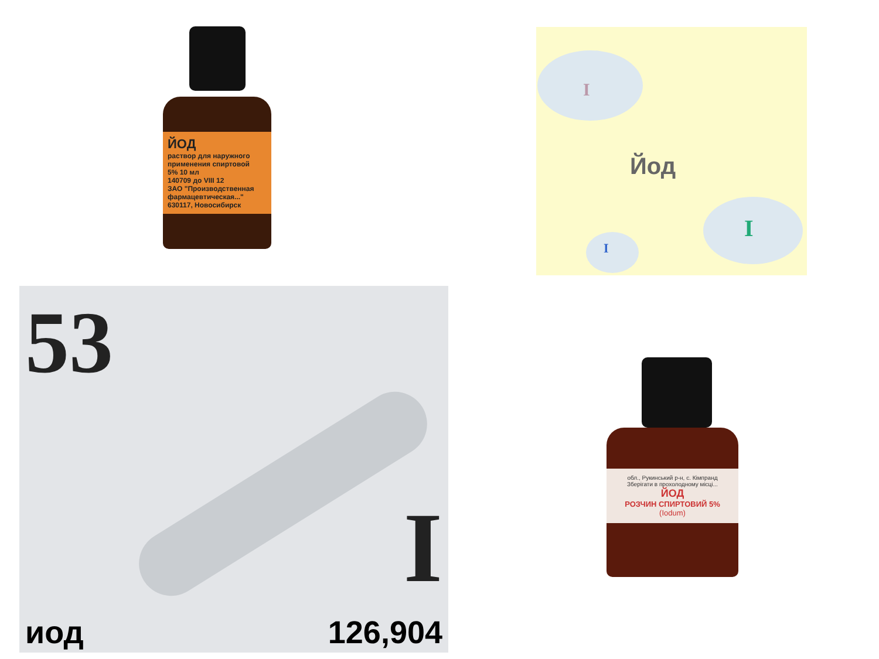ЙОД
раствор для наружного применения спиртовой
5% 10 мл
140709 до VIII 12
ЗАО "Производственная фармацевтическая..." 630117, Новосибирск
I
Йод
I
I
53
I
иод 126,904
обл., Рукинський р-н, с. Кімпранд
Зберігати в прохолодному місці...
ЙОД
РОЗЧИН СПИРТОВИЙ 5%
(Iodum)